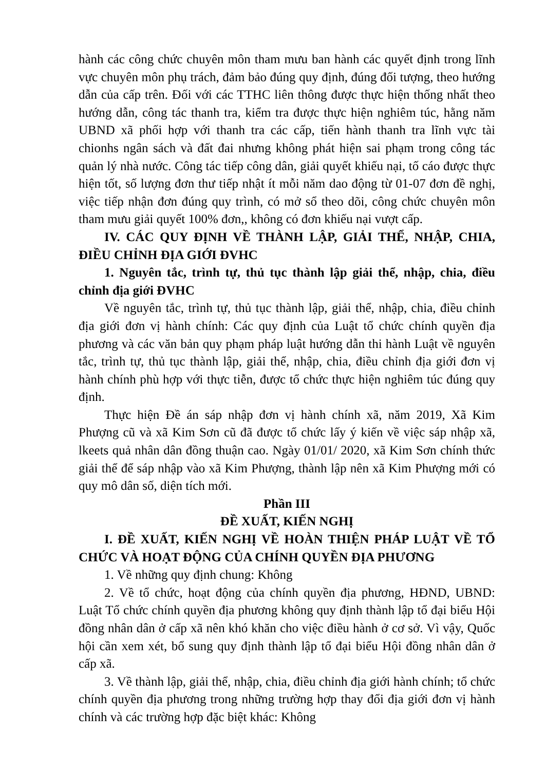hành các công chức chuyên môn tham mưu ban hành các quyết định trong lĩnh vực chuyên môn phụ trách, đảm bảo đúng quy định, đúng đối tượng, theo hướng dẫn của cấp trên. Đối với các TTHC liên thông được thực hiện thống nhất theo hướng dẫn, công tác thanh tra, kiểm tra được thực hiện nghiêm túc, hằng năm UBND xã phối hợp với thanh tra các cấp, tiến hành thanh tra lĩnh vực tài chionhs ngân sách và đất đai nhưng không phát hiện sai phạm trong công tác quản lý nhà nước. Công tác tiếp công dân, giải quyết khiếu nại, tố cáo được thực hiện tốt, số lượng đơn thư tiếp nhật ít mỗi năm dao động từ 01-07 đơn đề nghị, việc tiếp nhận đơn đúng quy trình, có mở sổ theo dõi, công chức chuyên môn tham mưu giải quyết 100% đơn,, không có đơn khiếu nại vượt cấp.
IV. CÁC QUY ĐỊNH VỀ THÀNH LẬP, GIẢI THỂ, NHẬP, CHIA, ĐIỀU CHỈNH ĐỊA GIỚI ĐVHC
1. Nguyên tắc, trình tự, thủ tục thành lập giải thể, nhập, chia, điều chỉnh địa giới ĐVHC
Về nguyên tắc, trình tự, thủ tục thành lập, giải thể, nhập, chia, điều chỉnh địa giới đơn vị hành chính: Các quy định của Luật tổ chức chính quyền địa phương và các văn bản quy phạm pháp luật hướng dẫn thi hành Luật về nguyên tắc, trình tự, thủ tục thành lập, giải thể, nhập, chia, điều chỉnh địa giới đơn vị hành chính phù hợp với thực tiễn, được tổ chức thực hiện nghiêm túc đúng quy định.
Thực hiện Đề án sáp nhập đơn vị hành chính xã, năm 2019, Xã Kim Phượng cũ và xã Kim Sơn cũ đã được tổ chức lấy ý kiến về việc sáp nhập xã, lkeets quả nhân dân đồng thuận cao. Ngày 01/01/ 2020, xã Kim Sơn chính thức giải thể để sáp nhập vào xã Kim Phượng, thành lập nên xã Kim Phượng mới có quy mô dân số, diện tích mới.
Phần III
ĐỀ XUẤT, KIẾN NGHỊ
I. ĐỀ XUẤT, KIẾN NGHỊ VỀ HOÀN THIỆN PHÁP LUẬT VỀ TỔ CHỨC VÀ HOẠT ĐỘNG CỦA CHÍNH QUYỀN ĐỊA PHƯƠNG
1. Về những quy định chung: Không
2. Về tổ chức, hoạt động của chính quyền địa phương, HĐND, UBND: Luật Tổ chức chính quyền địa phương không quy định thành lập tổ đại biểu Hội đồng nhân dân ở cấp xã nên khó khăn cho việc điều hành ở cơ sở. Vì vậy, Quốc hội cần xem xét, bổ sung quy định thành lập tổ đại biểu Hội đồng nhân dân ở cấp xã.
3. Về thành lập, giải thể, nhập, chia, điều chỉnh địa giới hành chính; tổ chức chính quyền địa phương trong những trường hợp thay đổi địa giới đơn vị hành chính và các trường hợp đặc biệt khác: Không